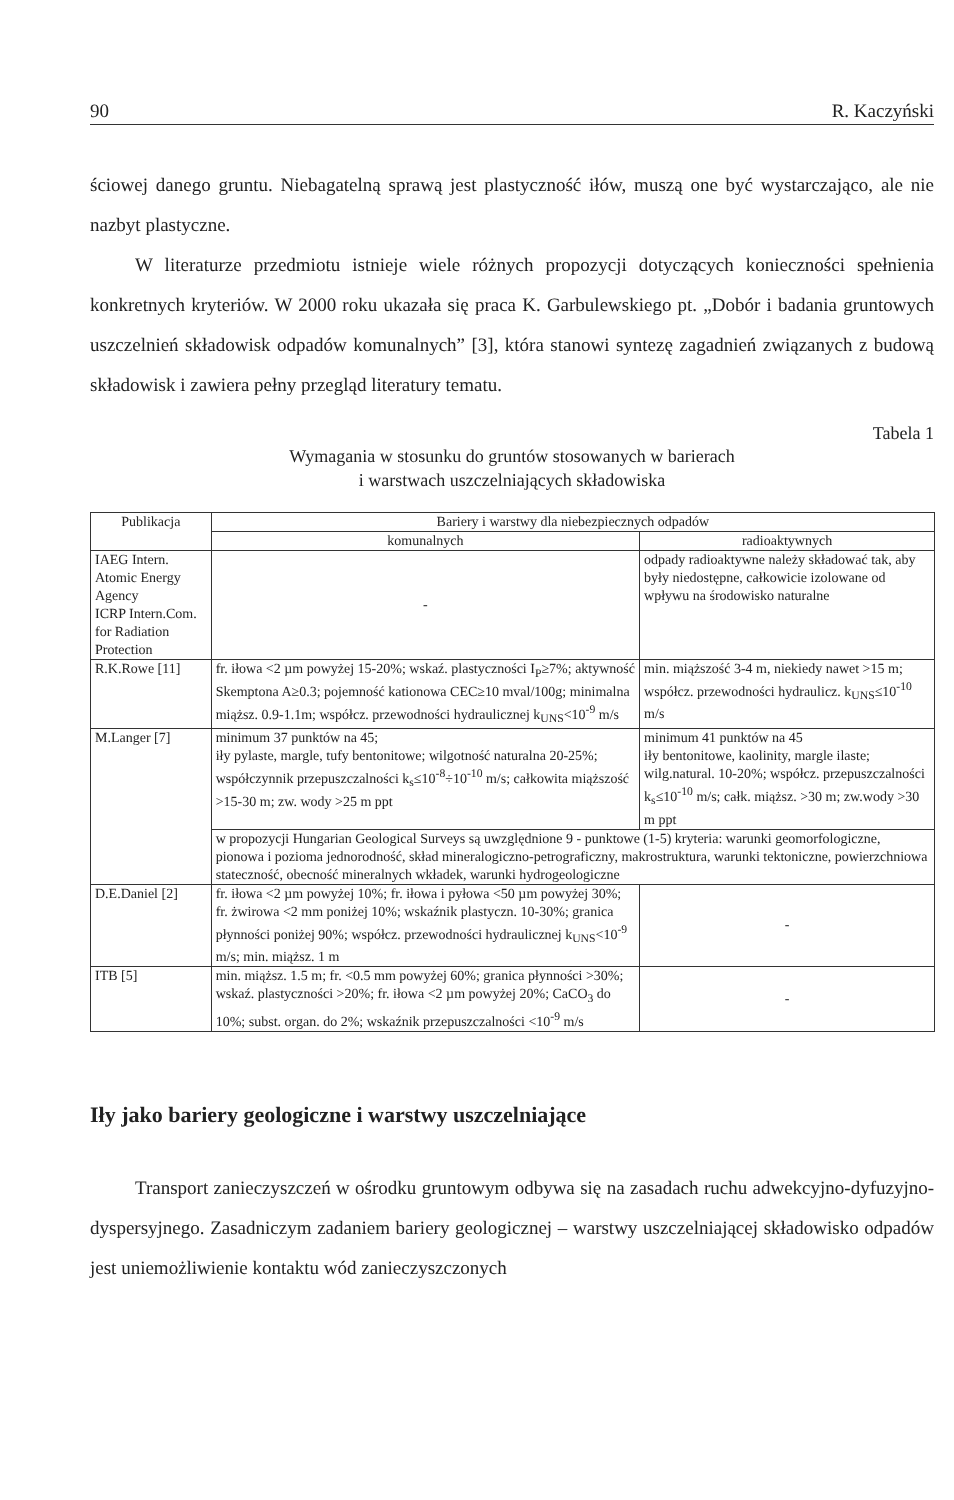90 R. Kaczyński
ściowej danego gruntu. Niebagatelną sprawą jest plastyczność iłów, muszą one być wystarczająco, ale nie nazbyt plastyczne.
W literaturze przedmiotu istnieje wiele różnych propozycji dotyczących konieczności spełnienia konkretnych kryteriów. W 2000 roku ukazała się praca K. Garbulewskiego pt. „Dobór i badania gruntowych uszczelnień składowisk odpadów komunalnych” [3], która stanowi syntezę zagadnień związanych z budową składowisk i zawiera pełny przegląd literatury tematu.
Tabela 1
Wymagania w stosunku do gruntów stosowanych w barierach
i warstwach uszczelniających składowiska
| Publikacja | Bariery i warstwy dla niebezpiecznych odpadów | |
| --- | --- | --- |
| | komunalnych | radioaktywnych |
| IAEG Intern. Atomic Energy Agency ICRP Intern.Com. for Radiation Protection | - | odpady radioaktywne należy składować tak, aby były niedostępne, całkowicie izolowane od wpływu na środowisko naturalne |
| R.K.Rowe [11] | fr. iłowa <2 µm powyżej 15-20%; wskaź. plastyczności I<sub>P</sub>≥7%; aktywność Skemptona A≥0.3; pojemność kationowa CEC≥10 mval/100g; minimalna miąższ. 0.9-1.1m; współcz. przewodności hydraulicznej k<sub>UNS</sub><10<sup>-9</sup> m/s | min. miąższość 3-4 m, niekiedy nawet >15 m; współcz. przewodności hydraulicz. k<sub>UNS</sub>≤10<sup>-10</sup> m/s |
| M.Langer [7] | minimum 37 punktów na 45; iły pylaste, margle, tufy bentonitowe; wilgotność naturalna 20-25%; współczynnik przepuszczalności k<sub>s</sub>≤10<sup>-8</sup>÷10<sup>-10</sup> m/s; całkowita miąższość >15-30 m; zw. wody >25 m ppt | minimum 41 punktów na 45 iły bentonitowe, kaolinity, margle ilaste; wilg.natural. 10-20%; współcz. przepuszczalności k<sub>s</sub>≤10<sup>-10</sup> m/s; całk. miąższ. >30 m; zw.wody >30 m ppt |
| | w propozycji Hungarian Geological Surveys są uwzględnione 9 - punktowe (1-5) kryteria: warunki geomorfologiczne, pionowa i pozioma jednorodność, skład mineralogiczno-petrograficzny, makrostruktura, warunki tektoniczne, powierzchniowa stateczność, obecność mineralnych wkładek, warunki hydrogeologiczne | |
| D.E.Daniel [2] | fr. iłowa <2 µm powyżej 10%; fr. iłowa i pyłowa <50 µm powyżej 30%; fr. żwirowa <2 mm poniżej 10%; wskaźnik plastyczn. 10-30%; granica płynności poniżej 90%; współcz. przewodności hydraulicznej k<sub>UNS</sub><10<sup>-9</sup> m/s; min. miąższ. 1 m | - |
| ITB [5] | min. miąższ. 1.5 m; fr. <0.5 mm powyżej 60%; granica płynności >30%; wskaź. plastyczności >20%; fr. iłowa <2 µm powyżej 20%; CaCO<sub>3</sub> do 10%; subst. organ. do 2%; wskaźnik przepuszczalności <10<sup>-9</sup> m/s | - |
Iły jako bariery geologiczne i warstwy uszczelniające
Transport zanieczyszczeń w ośrodku gruntowym odbywa się na zasadach ruchu adwekcyjno-dyfuzyjno-dyspersyjnego. Zasadniczym zadaniem bariery geologicznej – warstwy uszczelniającej składowisko odpadów jest uniemożliwienie kontaktu wód zanieczyszczonych